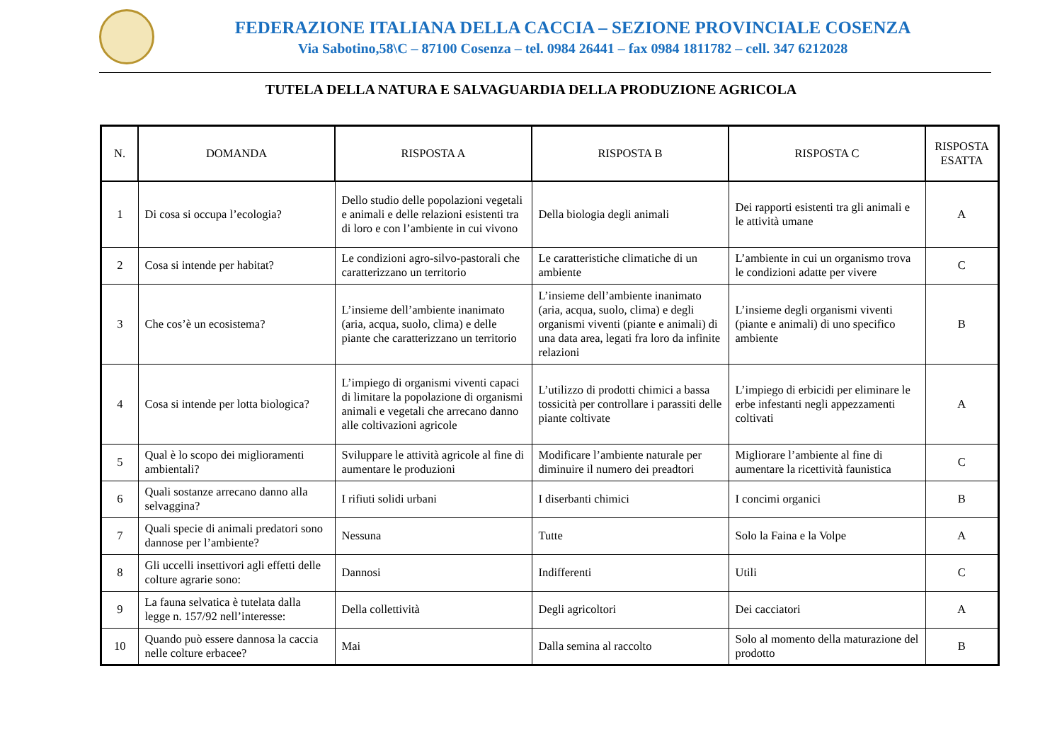FEDERAZIONE ITALIANA DELLA CACCIA – SEZIONE PROVINCIALE COSENZA
Via Sabotino,58\C – 87100 Cosenza – tel. 0984 26441 – fax 0984 1811782 – cell. 347 6212028
TUTELA DELLA NATURA E SALVAGUARDIA DELLA PRODUZIONE AGRICOLA
| N. | DOMANDA | RISPOSTA A | RISPOSTA B | RISPOSTA C | RISPOSTA ESATTA |
| --- | --- | --- | --- | --- | --- |
| 1 | Di cosa si occupa l’ecologia? | Dello studio delle popolazioni vegetali e animali e delle relazioni esistenti tra di loro e con l’ambiente in cui vivono | Della biologia degli animali | Dei rapporti esistenti tra gli animali e le attività umane | A |
| 2 | Cosa si intende per habitat? | Le condizioni agro-silvo-pastorali che caratterizzano un territorio | Le caratteristiche climatiche di un ambiente | L’ambiente in cui un organismo trova le condizioni adatte per vivere | C |
| 3 | Che cos’è un ecosistema? | L’insieme dell’ambiente inanimato (aria, acqua, suolo, clima) e delle piante che caratterizzano un territorio | L’insieme dell’ambiente inanimato (aria, acqua, suolo, clima) e degli organismi viventi (piante e animali) di una data area, legati fra loro da infinite relazioni | L’insieme degli organismi viventi (piante e animali) di uno specifico ambiente | B |
| 4 | Cosa si intende per lotta biologica? | L’impiego di organismi viventi capaci di limitare la popolazione di organismi animali e vegetali che arrecano danno alle coltivazioni agricole | L’utilizzo di prodotti chimici a bassa tossicità per controllare i parassiti delle piante coltivate | L’impiego di erbicidi per eliminare le erbe infestanti negli appezzamenti coltivati | A |
| 5 | Qual è lo scopo dei miglioramenti ambientali? | Sviluppare le attività agricole al fine di aumentare le produzioni | Modificare l’ambiente naturale per diminuire il numero dei preadtori | Migliorare l’ambiente al fine di aumentare la ricettività faunistica | C |
| 6 | Quali sostanze arrecano danno alla selvaggina? | I rifiuti solidi urbani | I diserbanti chimici | I concimi organici | B |
| 7 | Quali specie di animali predatori sono dannose per l’ambiente? | Nessuna | Tutte | Solo la Faina e la Volpe | A |
| 8 | Gli uccelli insettivori agli effetti delle colture agrarie sono: | Dannosi | Indifferenti | Utili | C |
| 9 | La fauna selvatica è tutelata dalla legge n. 157/92 nell’interesse: | Della collettività | Degli agricoltori | Dei cacciatori | A |
| 10 | Quando può essere dannosa la caccia nelle colture erbacee? | Mai | Dalla semina al raccolto | Solo al momento della maturazione del prodotto | B |